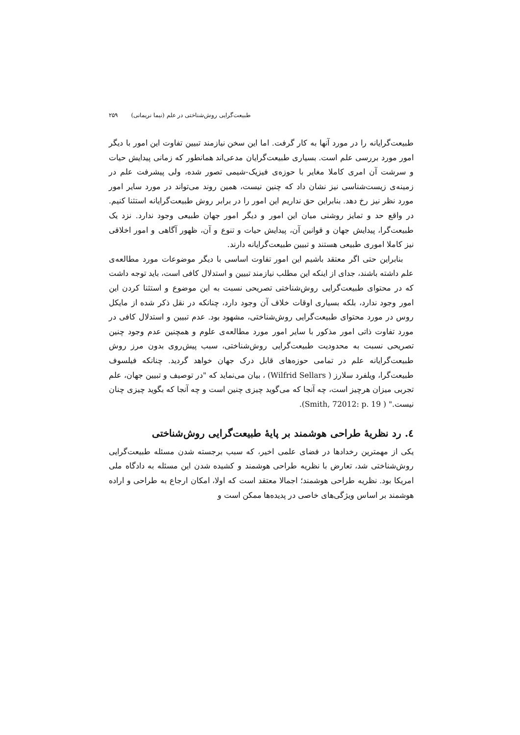طبیعت‌گرایی روش‌شناختی در علم (نیما نریمانی) ۲۵۹
طبیعت‌گرایانه را در مورد آنها به کار گرفت. اما این سخن نیازمند تبیین تفاوت این امور با دیگر امور مورد بررسی علم است. بسیاری طبیعت‌گرایان مدعی‌اند همانطور که زمانی پیدایش حیات و سرشت آن امری کاملا مغایر با حوزه‌ی فیزیک-شیمی تصور شده، ولی پیشرفت علم در زمینه‌ی زیست‌شناسی نیز نشان داد که چنین نیست، همین روند می‌تواند در مورد سایر امور مورد نظر نیز رخ دهد. بنابراین حق نداریم این امور را در برابر روش طبیعت‌گرایانه استثنا کنیم. در واقع حد و تمایز روشنی میان این امور و دیگر امور جهان طبیعی وجود ندارد. نزد یک طبیعت‌گرا، پیدایش جهان و قوانین آن، پیدایش حیات و تنوع و آن، ظهور آگاهی و امور اخلاقی نیز کاملا اموری طبیعی هستند و تبیین طبیعت‌گرایانه دارند.
بنابراین حتی اگر معتقد باشیم این امور تفاوت اساسی با دیگر موضوعات مورد مطالعه‌ی علم داشته باشند، جدای از اینکه این مطلب نیازمند تبیین و استدلال کافی است، باید توجه داشت که در محتوای طبیعت‌گرایی روش‌شناختی تصریحی نسبت به این موضوع و استثنا کردن این امور وجود ندارد، بلکه بسیاری اوقات خلاف آن وجود دارد، چنانکه در نقل ذکر شده از مایکل روس در مورد محتوای طبیعت‌گرایی روش‌شناختی، مشهود بود. عدم تبیین و استدلال کافی در مورد تفاوت ذاتی امور مذکور با سایر امور مورد مطالعه‌ی علوم و همچنین عدم وجود چنین تصریحی نسبت به محدودیت طبیعت‌گرایی روش‌شناختی، سبب پیش‌روی بدون مرز روش طبیعت‌گرایانه علم در تمامی حوزه‌های قابل درک جهان خواهد گردید. چنانکه فیلسوف طبیعت‌گرا، ویلفرد سلارز ( Wilfrid Sellars) ، بیان می‌نماید که "در توصیف و تبیین جهان، علم تجربی میزان هرچیز است، چه آنجا که می‌گوید چیزی چنین است و چه آنجا که بگوید چیزی چنان نیست." ( Smith, 72012: p. 19).
٤. رد نظریهٔ طراحی هوشمند بر پایهٔ طبیعت‌گرایی روش‌شناختی
یکی از مهمترین رخدادها در فضای علمی اخیر، که سبب برجسته شدن مسئله طبیعت‌گرایی روش‌شناختی شد، تعارض با نظریه طراحی هوشمند و کشیده شدن این مسئله به دادگاه ملی امریکا بود. نظریه طراحی هوشمند؛ اجمالا معتقد است که اولا، امکان ارجاع به طراحی و اراده هوشمند بر اساس ویژگی‌های خاصی در پدیده‌ها ممکن است و